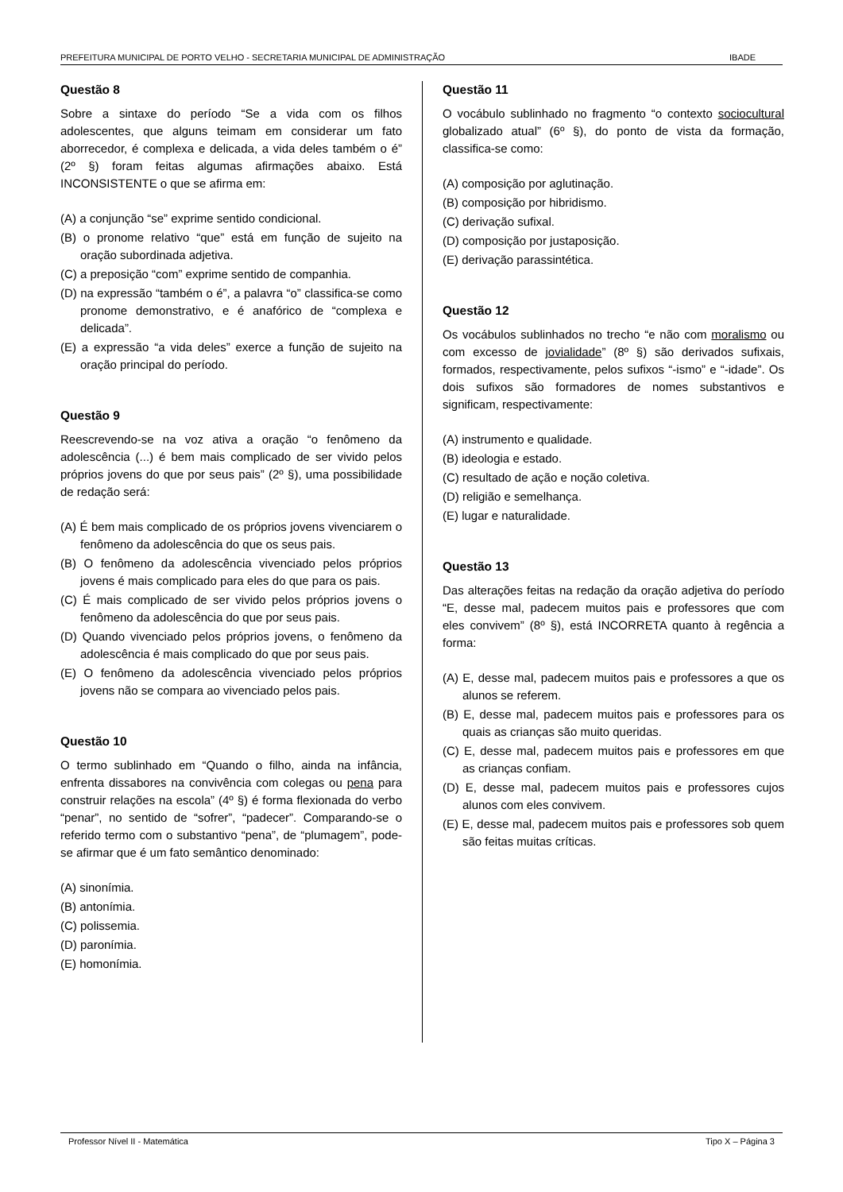PREFEITURA MUNICIPAL DE PORTO VELHO - SECRETARIA MUNICIPAL DE ADMINISTRAÇÃO IBADE
Questão 8
Sobre a sintaxe do período “Se a vida com os filhos adolescentes, que alguns teimam em considerar um fato aborrecedor, é complexa e delicada, a vida deles também o é” (2º §) foram feitas algumas afirmações abaixo. Está INCONSISTENTE o que se afirma em:
(A) a conjunção “se” exprime sentido condicional.
(B) o pronome relativo “que” está em função de sujeito na oração subordinada adjetiva.
(C) a preposição “com” exprime sentido de companhia.
(D) na expressão “também o é”, a palavra “o” classifica-se como pronome demonstrativo, e é anafórico de “complexa e delicada”.
(E) a expressão “a vida deles” exerce a função de sujeito na oração principal do período.
Questão 9
Reescrevendo-se na voz ativa a oração “o fenômeno da adolescência (...) é bem mais complicado de ser vivido pelos próprios jovens do que por seus pais” (2º §), uma possibilidade de redação será:
(A) É bem mais complicado de os próprios jovens vivenciarem o fenômeno da adolescência do que os seus pais.
(B) O fenômeno da adolescência vivenciado pelos próprios jovens é mais complicado para eles do que para os pais.
(C) É mais complicado de ser vivido pelos próprios jovens o fenômeno da adolescência do que por seus pais.
(D) Quando vivenciado pelos próprios jovens, o fenômeno da adolescência é mais complicado do que por seus pais.
(E) O fenômeno da adolescência vivenciado pelos próprios jovens não se compara ao vivenciado pelos pais.
Questão 10
O termo sublinhado em “Quando o filho, ainda na infância, enfrenta dissabores na convivência com colegas ou pena para construir relações na escola” (4º §) é forma flexionada do verbo “penar”, no sentido de “sofrer”, “padecer”. Comparando-se o referido termo com o substantivo “pena”, de “plumagem”, pode-se afirmar que é um fato semântico denominado:
(A) sinonímia.
(B) antonímia.
(C) polissemia.
(D) paronímia.
(E) homonímia.
Questão 11
O vocábulo sublinhado no fragmento “o contexto sociocultural globalizado atual” (6º §), do ponto de vista da formação, classifica-se como:
(A) composição por aglutinação.
(B) composição por hibridismo.
(C) derivação sufixal.
(D) composição por justaposição.
(E) derivação parassintética.
Questão 12
Os vocábulos sublinhados no trecho “e não com moralismo ou com excesso de jovialidade” (8º §) são derivados sufixais, formados, respectivamente, pelos sufixos “-ismo” e “-idade”. Os dois sufixos são formadores de nomes substantivos e significam, respectivamente:
(A) instrumento e qualidade.
(B) ideologia e estado.
(C) resultado de ação e noção coletiva.
(D) religião e semelhança.
(E) lugar e naturalidade.
Questão 13
Das alterações feitas na redação da oração adjetiva do período “E, desse mal, padecem muitos pais e professores que com eles convivem” (8º §), está INCORRETA quanto à regência a forma:
(A) E, desse mal, padecem muitos pais e professores a que os alunos se referem.
(B) E, desse mal, padecem muitos pais e professores para os quais as crianças são muito queridas.
(C) E, desse mal, padecem muitos pais e professores em que as crianças confiam.
(D) E, desse mal, padecem muitos pais e professores cujos alunos com eles convivem.
(E) E, desse mal, padecem muitos pais e professores sob quem são feitas muitas críticas.
Professor Nível II - Matemática Tipo X – Página 3